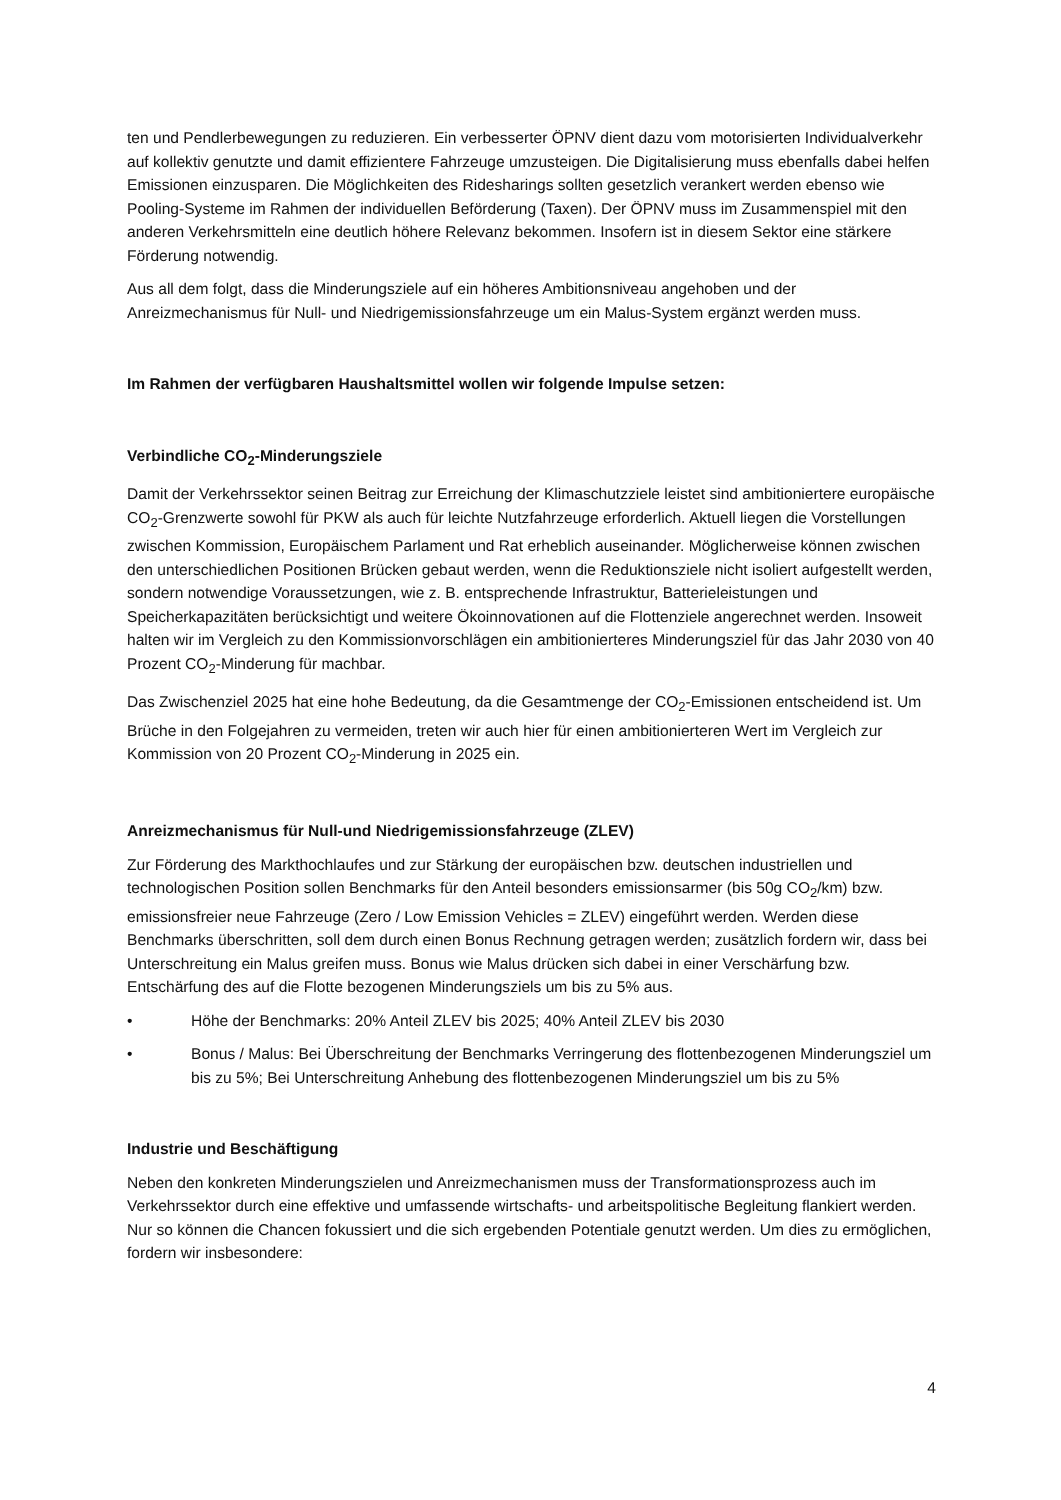ten und Pendlerbewegungen zu reduzieren. Ein verbesserter ÖPNV dient dazu vom motorisierten Individualverkehr auf kollektiv genutzte und damit effizientere Fahrzeuge umzusteigen. Die Digitalisierung muss ebenfalls dabei helfen Emissionen einzusparen. Die Möglichkeiten des Ridesharings sollten gesetzlich verankert werden ebenso wie Pooling-Systeme im Rahmen der individuellen Beförderung (Taxen). Der ÖPNV muss im Zusammenspiel mit den anderen Verkehrsmitteln eine deutlich höhere Relevanz bekommen. Insofern ist in diesem Sektor eine stärkere Förderung notwendig.
Aus all dem folgt, dass die Minderungsziele auf ein höheres Ambitionsniveau angehoben und der Anreizmechanismus für Null- und Niedrigemissionsfahrzeuge um ein Malus-System ergänzt werden muss.
Im Rahmen der verfügbaren Haushaltsmittel wollen wir folgende Impulse setzen:
Verbindliche CO<sub>2</sub>-Minderungsziele
Damit der Verkehrssektor seinen Beitrag zur Erreichung der Klimaschutzziele leistet sind ambitioniertere europäische CO<sub>2</sub>-Grenzwerte sowohl für PKW als auch für leichte Nutzfahrzeuge erforderlich. Aktuell liegen die Vorstellungen zwischen Kommission, Europäischem Parlament und Rat erheblich auseinander. Möglicherweise können zwischen den unterschiedlichen Positionen Brücken gebaut werden, wenn die Reduktionsziele nicht isoliert aufgestellt werden, sondern notwendige Voraussetzungen, wie z. B. entsprechende Infrastruktur, Batterieleistungen und Speicherkapazitäten berücksichtigt und weitere Ökoinnovationen auf die Flottenziele angerechnet werden. Insoweit halten wir im Vergleich zu den Kommissionvorschlägen ein ambitionierteres Minderungsziel für das Jahr 2030 von 40 Prozent CO<sub>2</sub>-Minderung für machbar.
Das Zwischenziel 2025 hat eine hohe Bedeutung, da die Gesamtmenge der CO<sub>2</sub>-Emissionen entscheidend ist. Um Brüche in den Folgejahren zu vermeiden, treten wir auch hier für einen ambitionierteren Wert im Vergleich zur Kommission von 20 Prozent CO<sub>2</sub>-Minderung in 2025 ein.
Anreizmechanismus für Null-und Niedrigemissionsfahrzeuge (ZLEV)
Zur Förderung des Markthochlaufes und zur Stärkung der europäischen bzw. deutschen industriellen und technologischen Position sollen Benchmarks für den Anteil besonders emissionsarmer (bis 50g CO<sub>2</sub>/km) bzw. emissionsfreier neue Fahrzeuge (Zero / Low Emission Vehicles = ZLEV) eingeführt werden. Werden diese Benchmarks überschritten, soll dem durch einen Bonus Rechnung getragen werden; zusätzlich fordern wir, dass bei Unterschreitung ein Malus greifen muss. Bonus wie Malus drücken sich dabei in einer Verschärfung bzw. Entschärfung des auf die Flotte bezogenen Minderungsziels um bis zu 5% aus.
• Höhe der Benchmarks: 20% Anteil ZLEV bis 2025; 40% Anteil ZLEV bis 2030
• Bonus / Malus: Bei Überschreitung der Benchmarks Verringerung des flottenbezogenen Minderungsziel um bis zu 5%; Bei Unterschreitung Anhebung des flottenbezogenen Minderungsziel um bis zu 5%
Industrie und Beschäftigung
Neben den konkreten Minderungszielen und Anreizmechanismen muss der Transformationsprozess auch im Verkehrssektor durch eine effektive und umfassende wirtschafts- und arbeitspolitische Begleitung flankiert werden. Nur so können die Chancen fokussiert und die sich ergebenden Potentiale genutzt werden. Um dies zu ermöglichen, fordern wir insbesondere:
4